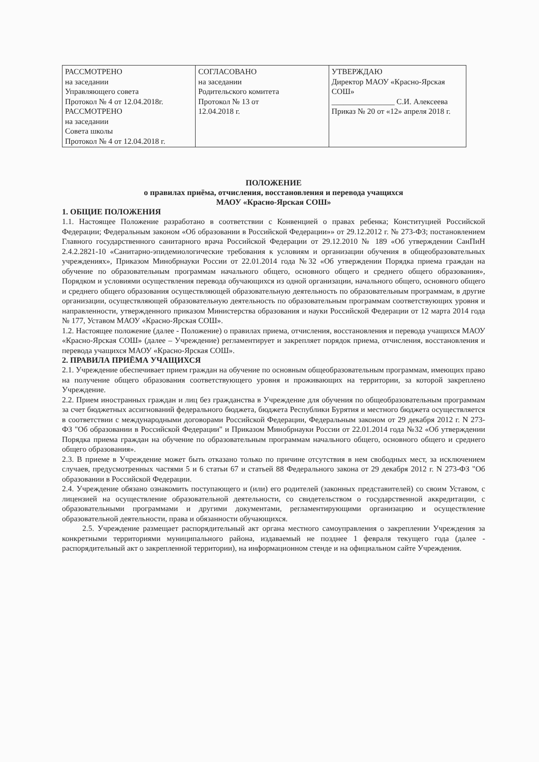| РАССМОТРЕНО на заседании Управляющего совета Протокол № 4 от 12.04.2018г. РАССМОТРЕНО на заседании Совета школы Протокол № 4 от 12.04.2018 г. | СОГЛАСОВАНО на заседании Родительского комитета Протокол № 13 от 12.04.2018 г. | УТВЕРЖДАЮ Директор МАОУ «Красно-Ярская СОШ» ________________ С.И. Алексеева Приказ № 20 от «12» апреля 2018 г. |
ПОЛОЖЕНИЕ
о правилах приёма, отчисления, восстановления и перевода учащихся
МАОУ «Красно-Ярская СОШ»
1. ОБЩИЕ ПОЛОЖЕНИЯ
1.1. Настоящее Положение разработано в соответствии с Конвенцией о правах ребенка; Конституцией Российской Федерации; Федеральным законом «Об образовании в Российской Федерации»» от 29.12.2012 г. № 273-ФЗ; постановлением Главного государственного санитарного врача Российской Федерации от 29.12.2010 № 189 «Об утверждении СанПиН 2.4.2.2821-10 «Санитарно-эпидемиологические требования к условиям и организации обучения в общеобразовательных учреждениях», Приказом Минобрнауки России от 22.01.2014 года №32 «Об утверждении Порядка приема граждан на обучение по образовательным программам начального общего, основного общего и среднего общего образования», Порядком и условиями осуществления перевода обучающихся из одной организации, начального общего, основного общего и среднего общего образования осуществляющей образовательную деятельность по образовательным программам, в другие организации, осуществляющей образовательную деятельность по образовательным программам соответствующих уровня и направленности, утвержденного приказом Министерства образования и науки Российской Федерации от 12 марта 2014 года № 177, Уставом МАОУ «Красно-Ярская СОШ».
1.2. Настоящее положение (далее - Положение) о правилах приема, отчисления, восстановления и перевода учащихся МАОУ «Красно-Ярская СОШ» (далее – Учреждение) регламентирует и закрепляет порядок приема, отчисления, восстановления и перевода учащихся МАОУ «Красно-Ярская СОШ».
2. ПРАВИЛА ПРИЁМА УЧАЩИХСЯ
2.1. Учреждение обеспечивает прием граждан на обучение по основным общеобразовательным программам, имеющих право на получение общего образования соответствующего уровня и проживающих на территории, за которой закреплено Учреждение.
2.2. Прием иностранных граждан и лиц без гражданства в Учреждение для обучения по общеобразовательным программам за счет бюджетных ассигнований федерального бюджета, бюджета Республики Бурятия и местного бюджета осуществляется в соответствии с международными договорами Российской Федерации, Федеральным законом от 29 декабря 2012 г. N 273-ФЗ "Об образовании в Российской Федерации" и Приказом Минобрнауки России от 22.01.2014 года №32 «Об утверждении Порядка приема граждан на обучение по образовательным программам начального общего, основного общего и среднего общего образования».
2.3. В приеме в Учреждение может быть отказано только по причине отсутствия в нем свободных мест, за исключением случаев, предусмотренных частями 5 и 6 статьи 67 и статьей 88 Федерального закона от 29 декабря 2012 г. N 273-ФЗ "Об образовании в Российской Федерации.
2.4. Учреждение обязано ознакомить поступающего и (или) его родителей (законных представителей) со своим Уставом, с лицензией на осуществление образовательной деятельности, со свидетельством о государственной аккредитации, с образовательными программами и другими документами, регламентирующими организацию и осуществление образовательной деятельности, права и обязанности обучающихся.
2.5. Учреждение размещает распорядительный акт органа местного самоуправления о закреплении Учреждения за конкретными территориями муниципального района, издаваемый не позднее 1 февраля текущего года (далее - распорядительный акт о закрепленной территории), на информационном стенде и на официальном сайте Учреждения.